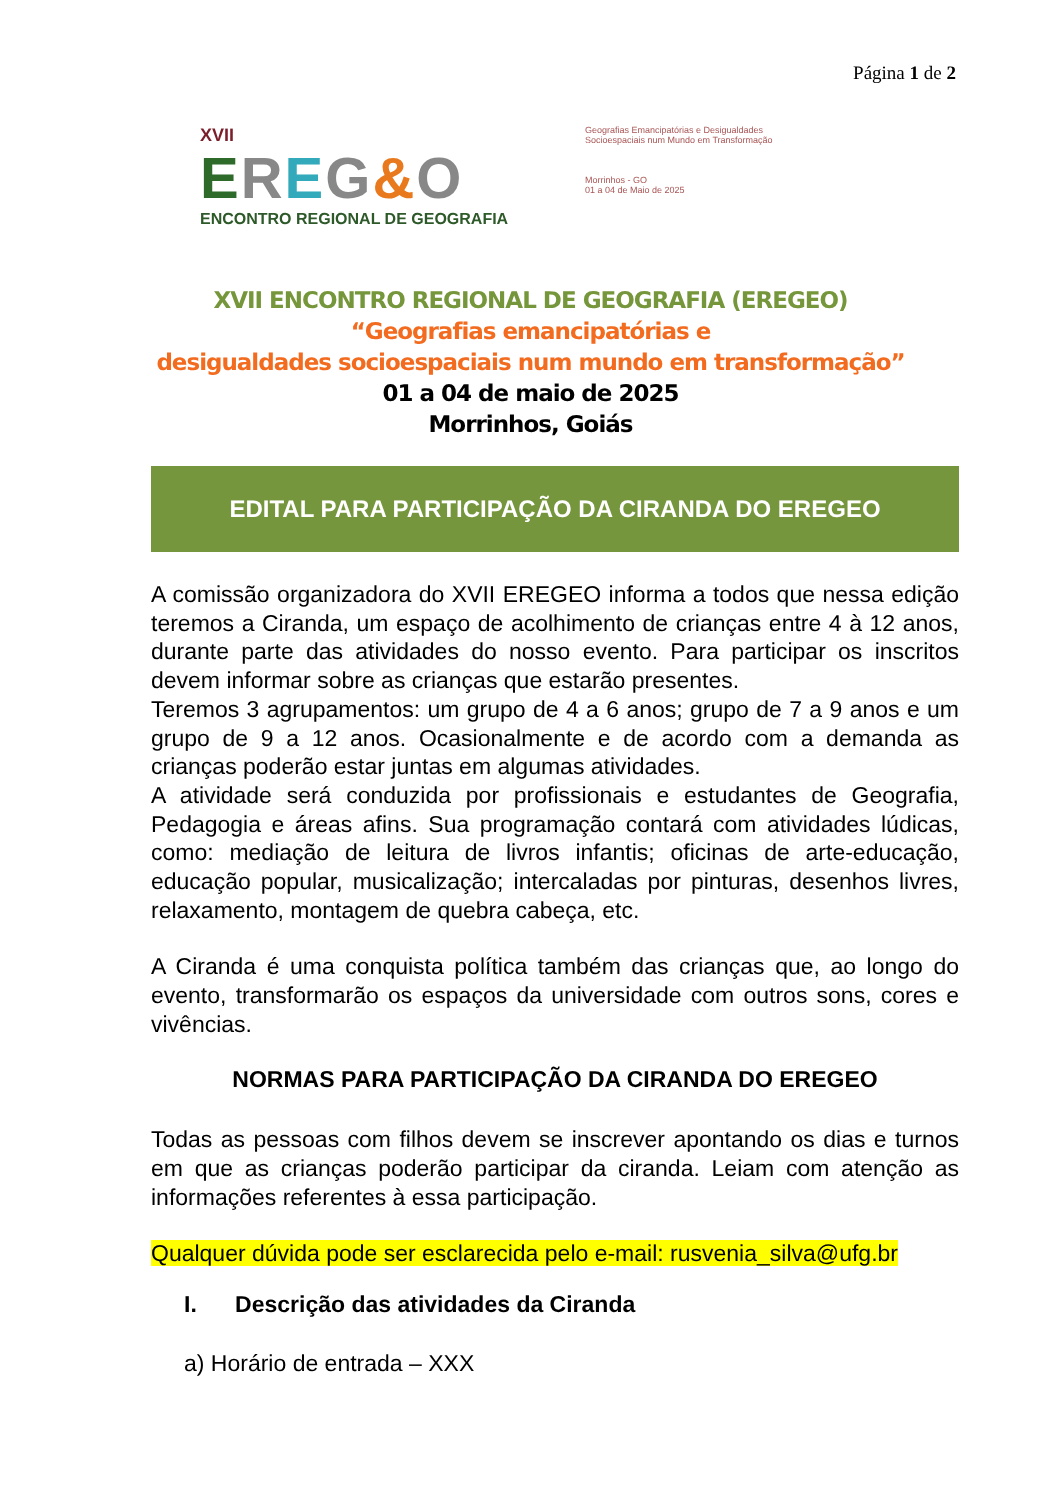Página 1 de 2
XVII
EREG&O
ENCONTRO REGIONAL DE GEOGRAFIA
Geografias Emancipatórias e Desigualdades Socioespaciais num Mundo em Transformação
Morrinhos - GO
01 a 04 de Maio de 2025
XVII ENCONTRO REGIONAL DE GEOGRAFIA (EREGEO)
“Geografias emancipatórias e
desigualdades socioespaciais num mundo em transformação”
01 a 04 de maio de 2025
Morrinhos, Goiás
EDITAL PARA PARTICIPAÇÃO DA CIRANDA DO EREGEO
A comissão organizadora do XVII EREGEO informa a todos que nessa edição teremos a Ciranda, um espaço de acolhimento de crianças entre 4 à 12 anos, durante parte das atividades do nosso evento. Para participar os inscritos devem informar sobre as crianças que estarão presentes.
Teremos 3 agrupamentos: um grupo de 4 a 6 anos; grupo de 7 a 9 anos e um grupo de 9 a 12 anos. Ocasionalmente e de acordo com a demanda as crianças poderão estar juntas em algumas atividades.
A atividade será conduzida por profissionais e estudantes de Geografia, Pedagogia e áreas afins. Sua programação contará com atividades lúdicas, como: mediação de leitura de livros infantis; oficinas de arte-educação, educação popular, musicalização; intercaladas por pinturas, desenhos livres, relaxamento, montagem de quebra cabeça, etc.
A Ciranda é uma conquista política também das crianças que, ao longo do evento, transformarão os espaços da universidade com outros sons, cores e vivências.
NORMAS PARA PARTICIPAÇÃO DA CIRANDA DO EREGEO
Todas as pessoas com filhos devem se inscrever apontando os dias e turnos em que as crianças poderão participar da ciranda. Leiam com atenção as informações referentes à essa participação.
Qualquer dúvida pode ser esclarecida pelo e-mail: rusvenia_silva@ufg.br
I. Descrição das atividades da Ciranda
a) Horário de entrada – XXX